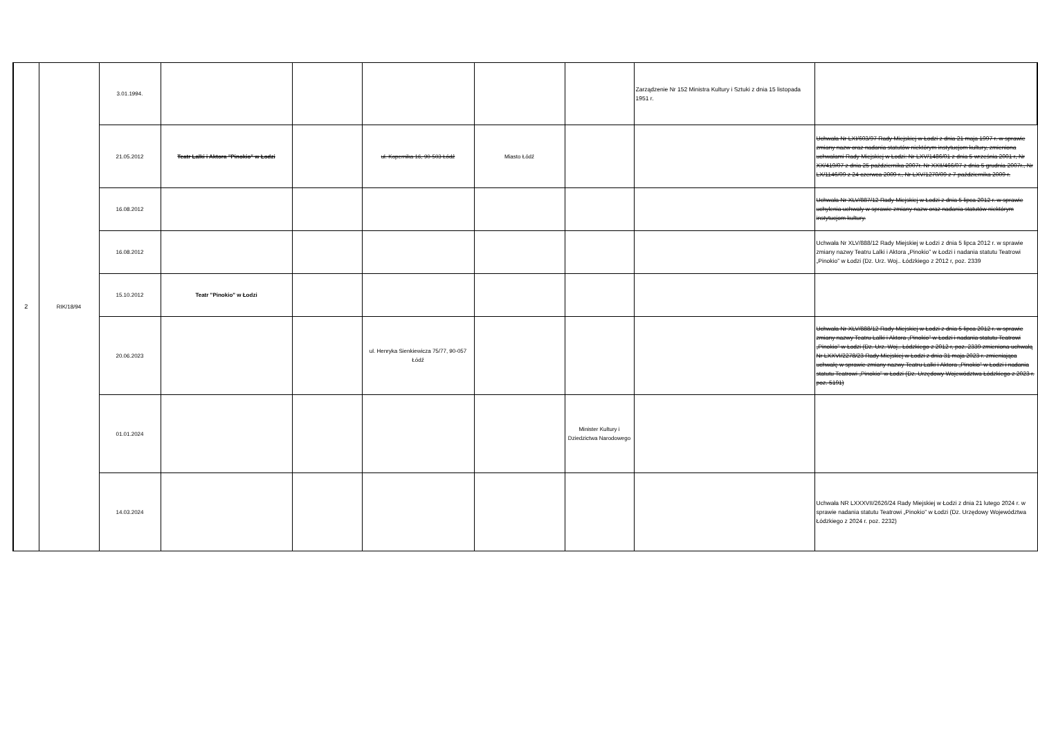| 2 | RIK/18/94 | 3.01.1994. | | | | | | Zarządzenie Nr 152 Ministra Kultury i Sztuki z dnia 15 listopada 1951 r. | |
| | | 21.05.2012 | Teatr Lalki i Aktora "Pinokio" w Łodzi | | ul. Kopernika 16, 90-503 Łódź | Miasto Łódź | | | Uchwała Nr LXI/603/97 Rady Miejskiej w Łodzi z dnia 21 maja 1997 r. w sprawie zmiany nazw oraz nadania statutów niektórym instytucjom kultury, zmieniona uchwałami Rady Miejskiej w Łodzi: Nr LXV/1486/01 z dnia 5 września 2001 r, Nr XX/419/07 z dnia 25 października 2007r. Nr XXII/466/07 z dnia 5 grudnia 2007r., Nr LX/1146/09 z 24 czerwca 2009 r., Nr LXV/1270/09 z 7 października 2009 r. |
| | | 16.08.2012 | | | | | | | Uchwała Nr XLV/887/12 Rady Miejskiej w Łodzi z dnia 5 lipca 2012 r. w sprawie uchylenia uchwały w sprawie zmiany nazw oraz nadania statutów niektórym instytucjom kultury. |
| | | 16.08.2012 | | | | | | | Uchwała Nr XLV/888/12 Rady Miejskiej w Łodzi z dnia 5 lipca 2012 r. w sprawie zmiany nazwy Teatru Lalki i Aktora „Pinokio” w Łodzi i nadania statutu Teatrowi „Pinokio” w Łodzi (Dz. Urz. Woj.. Łódzkiego z 2012 r, poz. 2339 |
| | | 15.10.2012 | Teatr "Pinokio" w Łodzi | | | | | | |
| | | 20.06.2023 | | | ul. Henryka Sienkiewicza 75/77, 90-057 Łódź | | | | Uchwała Nr XLV/888/12 Rady Miejskiej w Łodzi z dnia 5 lipca 2012 r. w sprawie zmiany nazwy Teatru Lalki i Aktora „Pinokio” w Łodzi i nadania statutu Teatrowi „Pinokio” w Łodzi (Dz. Urz. Woj.. Łódzkiego z 2012 r, poz. 2339 zmieniona uchwałą Nr LXXVI/2278/23 Rady Miejskiej w Łodzi z dnia 31 maja 2023 r. zmieniająca uchwałę w sprawie zmiany nazwy Teatru Lalki i Aktora „Pinokio” w Łodzi i nadania statutu Teatrowi „Pinokio” w Łodzi (Dz. Urzędowy Województwa Łódzkiego z 2023 r. poz. 5191) |
| | | 01.01.2024 | | | | | Minister Kultury i Dziedzictwa Narodowego | | |
| | | 14.03.2024 | | | | | | | Uchwała NR LXXXVII/2626/24 Rady Miejskiej w Łodzi z dnia 21 lutego 2024 r. w sprawie nadania statutu Teatrowi „Pinokio” w Łodzi (Dz. Urzędowy Województwa Łódzkiego z 2024 r. poz. 2232) |